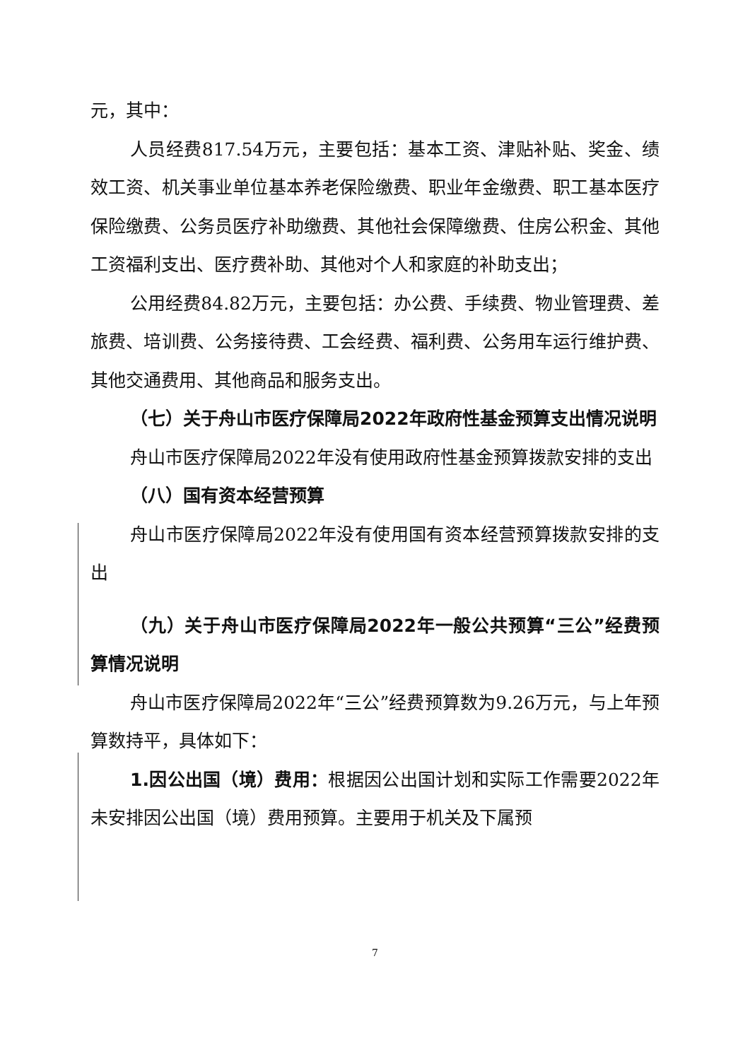元，其中：
人员经费817.54万元，主要包括：基本工资、津贴补贴、奖金、绩效工资、机关事业单位基本养老保险缴费、职业年金缴费、职工基本医疗保险缴费、公务员医疗补助缴费、其他社会保障缴费、住房公积金、其他工资福利支出、医疗费补助、其他对个人和家庭的补助支出；
公用经费84.82万元，主要包括：办公费、手续费、物业管理费、差旅费、培训费、公务接待费、工会经费、福利费、公务用车运行维护费、其他交通费用、其他商品和服务支出。
（七）关于舟山市医疗保障局2022年政府性基金预算支出情况说明
舟山市医疗保障局2022年没有使用政府性基金预算拨款安排的支出
（八）国有资本经营预算
舟山市医疗保障局2022年没有使用国有资本经营预算拨款安排的支出
（九）关于舟山市医疗保障局2022年一般公共预算“三公”经费预算情况说明
舟山市医疗保障局2022年“三公”经费预算数为9.26万元，与上年预算数持平，具体如下：
1.因公出国（境）费用：根据因公出国计划和实际工作需要2022年未安排因公出国（境）费用预算。主要用于机关及下属预
7